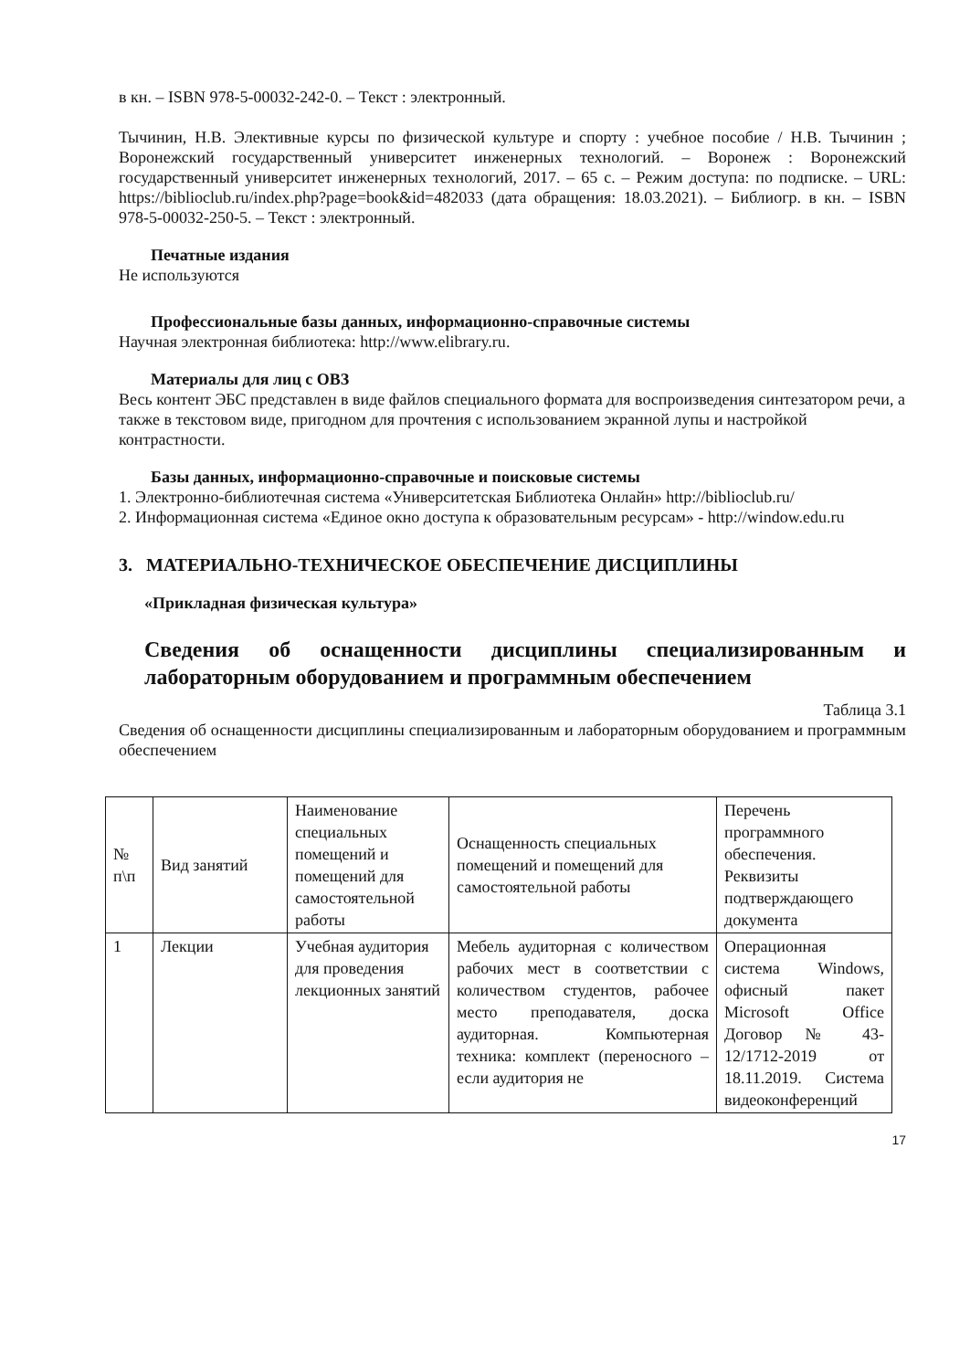в кн. – ISBN 978-5-00032-242-0. – Текст : электронный.
Тычинин, Н.В. Элективные курсы по физической культуре и спорту : учебное пособие / Н.В. Тычинин ; Воронежский государственный университет инженерных технологий. – Воронеж : Воронежский государственный университет инженерных технологий, 2017. – 65 с. – Режим доступа: по подписке. – URL: https://biblioclub.ru/index.php?page=book&id=482033 (дата обращения: 18.03.2021). – Библиогр. в кн. – ISBN 978-5-00032-250-5. – Текст : электронный.
Печатные издания
Не используются
Профессиональные базы данных, информационно-справочные системы
Научная электронная библиотека: http://www.elibrary.ru.
Материалы для лиц с ОВЗ
Весь контент ЭБС представлен в виде файлов специального формата для воспроизведения синтезатором речи, а также в текстовом виде, пригодном для прочтения с использованием экранной лупы и настройкой контрастности.
Базы данных, информационно-справочные и поисковые системы
1. Электронно-библиотечная система «Университетская Библиотека Онлайн» http://biblioclub.ru/
2. Информационная система «Единое окно доступа к образовательным ресурсам» - http://window.edu.ru
3. МАТЕРИАЛЬНО-ТЕХНИЧЕСКОЕ ОБЕСПЕЧЕНИЕ ДИСЦИПЛИНЫ
«Прикладная физическая культура»
Сведения об оснащенности дисциплины специализированным и лабораторным оборудованием и программным обеспечением
Таблица 3.1
Сведения об оснащенности дисциплины специализированным и лабораторным оборудованием и программным обеспечением
| № п\п | Вид занятий | Наименование специальных помещений и помещений для самостоятельной работы | Оснащенность специальных помещений и помещений для самостоятельной работы | Перечень программного обеспечения. Реквизиты подтверждающего документа |
| 1 | Лекции | Учебная аудитория для проведения лекционных занятий | Мебель аудиторная с количеством рабочих мест в соответствии с количеством студентов, рабочее место преподавателя, доска аудиторная. Компьютерная техника: комплект (переносного – если аудитория не | Операционная система Windows, офисный пакет Microsoft Office Договор № 43-12/1712-2019 от 18.11.2019. Система видеоконференций |
17